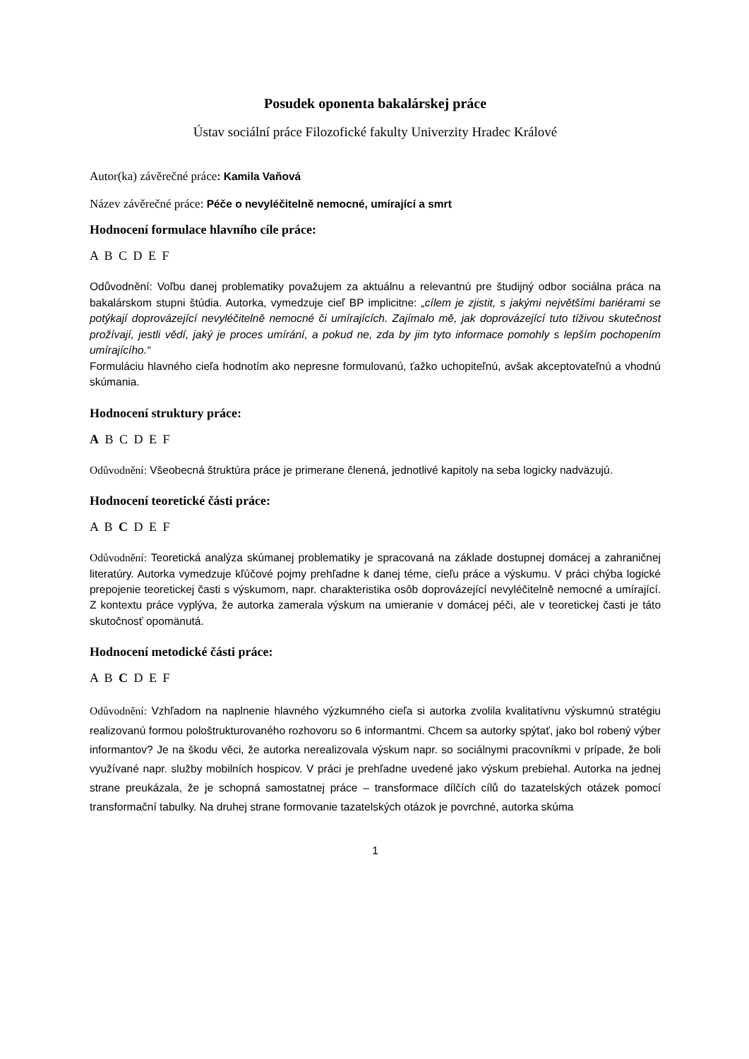Posudek oponenta bakalárskej práce
Ústav sociální práce Filozofické fakulty Univerzity Hradec Králové
Autor(ka) závěrečné práce: Kamila Vaňová
Název závěrečné práce: Péče o nevyléčitelně nemocné, umírající a smrt
Hodnocení formulace hlavního cíle práce:
A B C D E F
Odůvodnění: Voľbu danej problematiky považujem za aktuálnu a relevantnú pre študijný odbor sociálna práca na bakalárskom stupni štúdia. Autorka, vymedzuje cieľ BP implicitne: „cílem je zjistit, s jakými největšími bariérami se potýkají doprovázející nevyléčitelně nemocné či umírajících. Zajímalo mě, jak doprovázející tuto tíživou skutečnost prožívají, jestli vědí, jaký je proces umírání, a pokud ne, zda by jim tyto informace pomohly s lepším pochopením umírajícího.“
Formuláciu hlavného cieľa hodnotím ako nepresne formulovanú, ťažko uchopiteľnú, avšak akceptovateľnú a vhodnú skúmania.
Hodnocení struktury práce:
A B C D E F
Odůvodnění: Všeobecná štruktúra práce je primerane členená, jednotlivé kapitoly na seba logicky nadväzujú.
Hodnocení teoretické části práce:
A B C D E F
Odůvodnění: Teoretická analýza skúmanej problematiky je spracovaná na základe dostupnej domácej a zahraničnej literatúry. Autorka vymedzuje kľúčové pojmy prehľadne k danej téme, cieľu práce a výskumu. V práci chýba logické prepojenie teoretickej časti s výskumom, napr. charakteristika osôb doprovázející nevyléčitelně nemocné a umírající. Z kontextu práce vyplýva, že autorka zamerala výskum na umieranie v domácej péči, ale v teoretickej časti je táto skutočnosť opomänutá.
Hodnocení metodické části práce:
A B C D E F
Odůvodnění: Vzhľadom na naplnenie hlavného výzkumného cieľa si autorka zvolila kvalitatívnu výskumnú stratégiu realizovanú formou pološtrukturovaného rozhovoru so 6 informantmi. Chcem sa autorky spýtať, jako bol robený výber informantov? Je na škodu věci, že autorka nerealizovala výskum napr. so sociálnymi pracovníkmi v prípade, že boli využívané napr. služby mobilních hospicov. V práci je prehľadne uvedené jako výskum prebiehal. Autorka na jednej strane preukázala, že je schopná samostatnej práce – transformace dílčích cílů do tazatelských otázek pomocí transformační tabulky. Na druhej strane formovanie tazatelských otázok je povrchné, autorka skúma
1